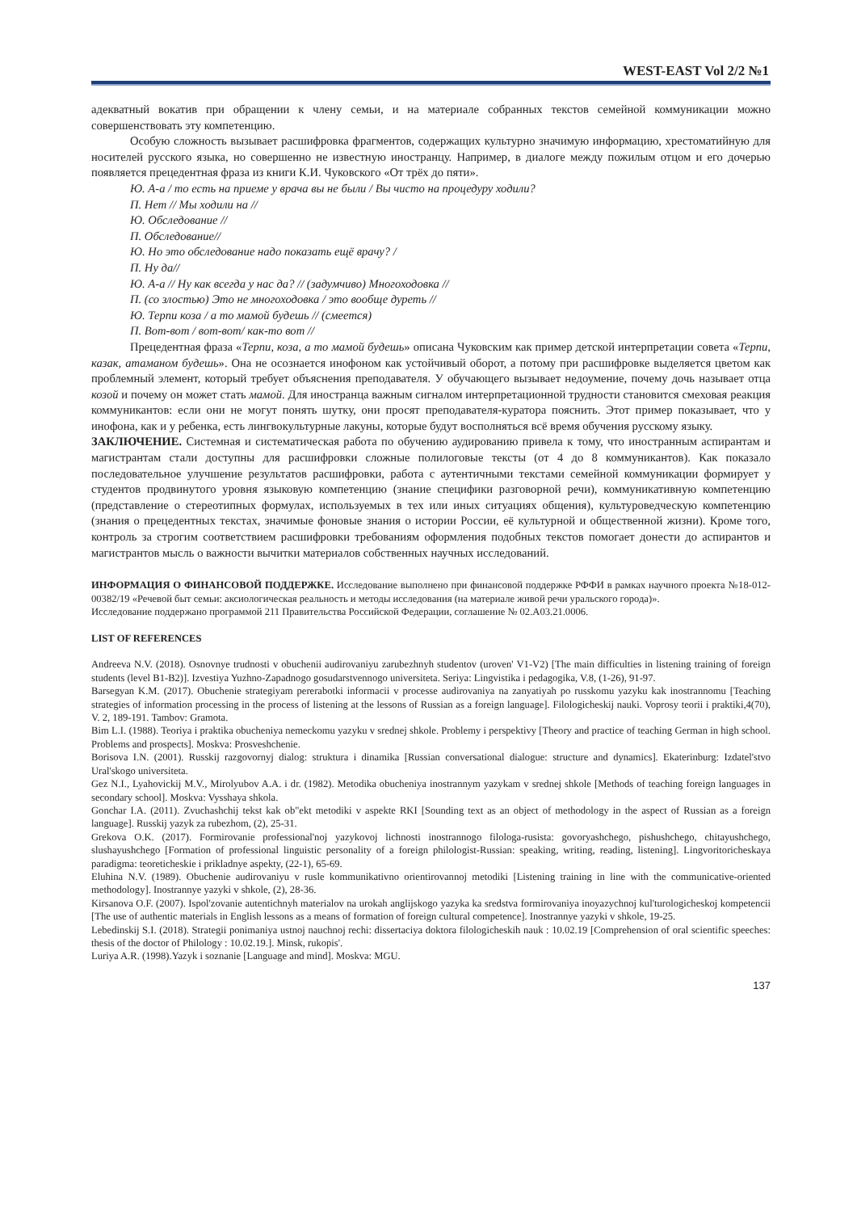WEST-EAST Vol 2/2 №1
адекватный вокатив при обращении к члену семьи, и на материале собранных текстов семейной коммуникации можно совершенствовать эту компетенцию.
Особую сложность вызывает расшифровка фрагментов, содержащих культурно значимую информацию, хрестоматийную для носителей русского языка, но совершенно не известную иностранцу. Например, в диалоге между пожилым отцом и его дочерью появляется прецедентная фраза из книги К.И. Чуковского «От трёх до пяти».
Ю. А-а / то есть на приеме у врача вы не были / Вы чисто на процедуру ходили?
П. Нет // Мы ходили на //
Ю. Обследование //
П. Обследование//
Ю. Но это обследование надо показать ещё врачу? /
П. Ну да//
Ю. А-а // Ну как всегда у нас да? // (задумчиво) Многоходовка //
П. (со злостью) Это не многоходовка / это вообще дуреть //
Ю. Терпи коза / а то мамой будешь // (смеется)
П. Вот-вот / вот-вот/ как-то вот //
Прецедентная фраза «Терпи, коза, а то мамой будешь» описана Чуковским как пример детской интерпретации совета «Терпи, казак, атаманом будешь». Она не осознается инофоном как устойчивый оборот, а потому при расшифровке выделяется цветом как проблемный элемент, который требует объяснения преподавателя. У обучающего вызывает недоумение, почему дочь называет отца козой и почему он может стать мамой. Для иностранца важным сигналом интерпретационной трудности становится смеховая реакция коммуникантов: если они не могут понять шутку, они просят преподавателя-куратора пояснить. Этот пример показывает, что у инофона, как и у ребенка, есть лингвокультурные лакуны, которые будут восполняться всё время обучения русскому языку.
ЗАКЛЮЧЕНИЕ. Системная и систематическая работа по обучению аудированию привела к тому, что иностранным аспирантам и магистрантам стали доступны для расшифровки сложные полилоговые тексты (от 4 до 8 коммуникантов). Как показало последовательное улучшение результатов расшифровки, работа с аутентичными текстами семейной коммуникации формирует у студентов продвинутого уровня языковую компетенцию (знание специфики разговорной речи), коммуникативную компетенцию (представление о стереотипных формулах, используемых в тех или иных ситуациях общения), культуроведческую компетенцию (знания о прецедентных текстах, значимые фоновые знания о истории России, её культурной и общественной жизни). Кроме того, контроль за строгим соответствием расшифровки требованиям оформления подобных текстов помогает донести до аспирантов и магистрантов мысль о важности вычитки материалов собственных научных исследований.
ИНФОРМАЦИЯ О ФИНАНСОВОЙ ПОДДЕРЖКЕ. Исследование выполнено при финансовой поддержке РФФИ в рамках научного проекта №18-012-00382/19 «Речевой быт семьи: аксиологическая реальность и методы исследования (на материале живой речи уральского города)».
Исследование поддержано программой 211 Правительства Российской Федерации, соглашение № 02.A03.21.0006.
LIST OF REFERENCES
Andreeva N.V. (2018). Osnovnye trudnosti v obuchenii audirovaniyu zarubezhnyh studentov (uroven' V1-V2) [The main difficulties in listening training of foreign students (level B1-B2)]. Izvestiya Yuzhno-Zapadnogo gosudarstvennogo universiteta. Seriya: Lingvistika i pedagogika, V.8, (1-26), 91-97.
Barsegyan K.M. (2017). Obuchenie strategiyam pererabotki informacii v processe audirovaniya na zanyatiyah po russkomu yazyku kak inostrannomu [Teaching strategies of information processing in the process of listening at the lessons of Russian as a foreign language]. Filologicheskij nauki. Voprosy teorii i praktiki,4(70), V. 2, 189-191. Tambov: Gramota.
Bim L.I. (1988). Teoriya i praktika obucheniya nemeckomu yazyku v srednej shkole. Problemy i perspektivy [Theory and practice of teaching German in high school. Problems and prospects]. Moskva: Prosveshchenie.
Borisova I.N. (2001). Russkij razgovornyj dialog: struktura i dinamika [Russian conversational dialogue: structure and dynamics]. Ekaterinburg: Izdatel'stvo Ural'skogo universiteta.
Gez N.I., Lyahovickij M.V., Mirolyubov A.A. i dr. (1982). Metodika obucheniya inostrannym yazykam v srednej shkole [Methods of teaching foreign languages in secondary school]. Moskva: Vysshaya shkola.
Gonchar I.A. (2011). Zvuchashchij tekst kak ob"ekt metodiki v aspekte RKI [Sounding text as an object of methodology in the aspect of Russian as a foreign language]. Russkij yazyk za rubezhom, (2), 25-31.
Grekova O.K. (2017). Formirovanie professional'noj yazykovoj lichnosti inostrannogo filologa-rusista: govoryashchego, pishushchego, chitayushchego, slushayushchego [Formation of professional linguistic personality of a foreign philologist-Russian: speaking, writing, reading, listening]. Lingvoritoricheskaya paradigma: teoreticheskie i prikladnye aspekty, (22-1), 65-69.
Eluhina N.V. (1989). Obuchenie audirovaniyu v rusle kommunikativno orientirovannoj metodiki [Listening training in line with the communicative-oriented methodology]. Inostrannye yazyki v shkole, (2), 28-36.
Kirsanova O.F. (2007). Ispol'zovanie autentichnyh materialov na urokah anglijskogo yazyka ka sredstva formirovaniya inoyazychnoj kul'turologicheskoj kompetencii [The use of authentic materials in English lessons as a means of formation of foreign cultural competence]. Inostrannye yazyki v shkole, 19-25.
Lebedinskij S.I. (2018). Strategii ponimaniya ustnoj nauchnoj rechi: dissertaciya doktora filologicheskih nauk : 10.02.19 [Comprehension of oral scientific speeches: thesis of the doctor of Philology : 10.02.19.]. Minsk, rukopis'.
Luriya A.R. (1998).Yazyk i soznanie [Language and mind]. Moskva: MGU.
137